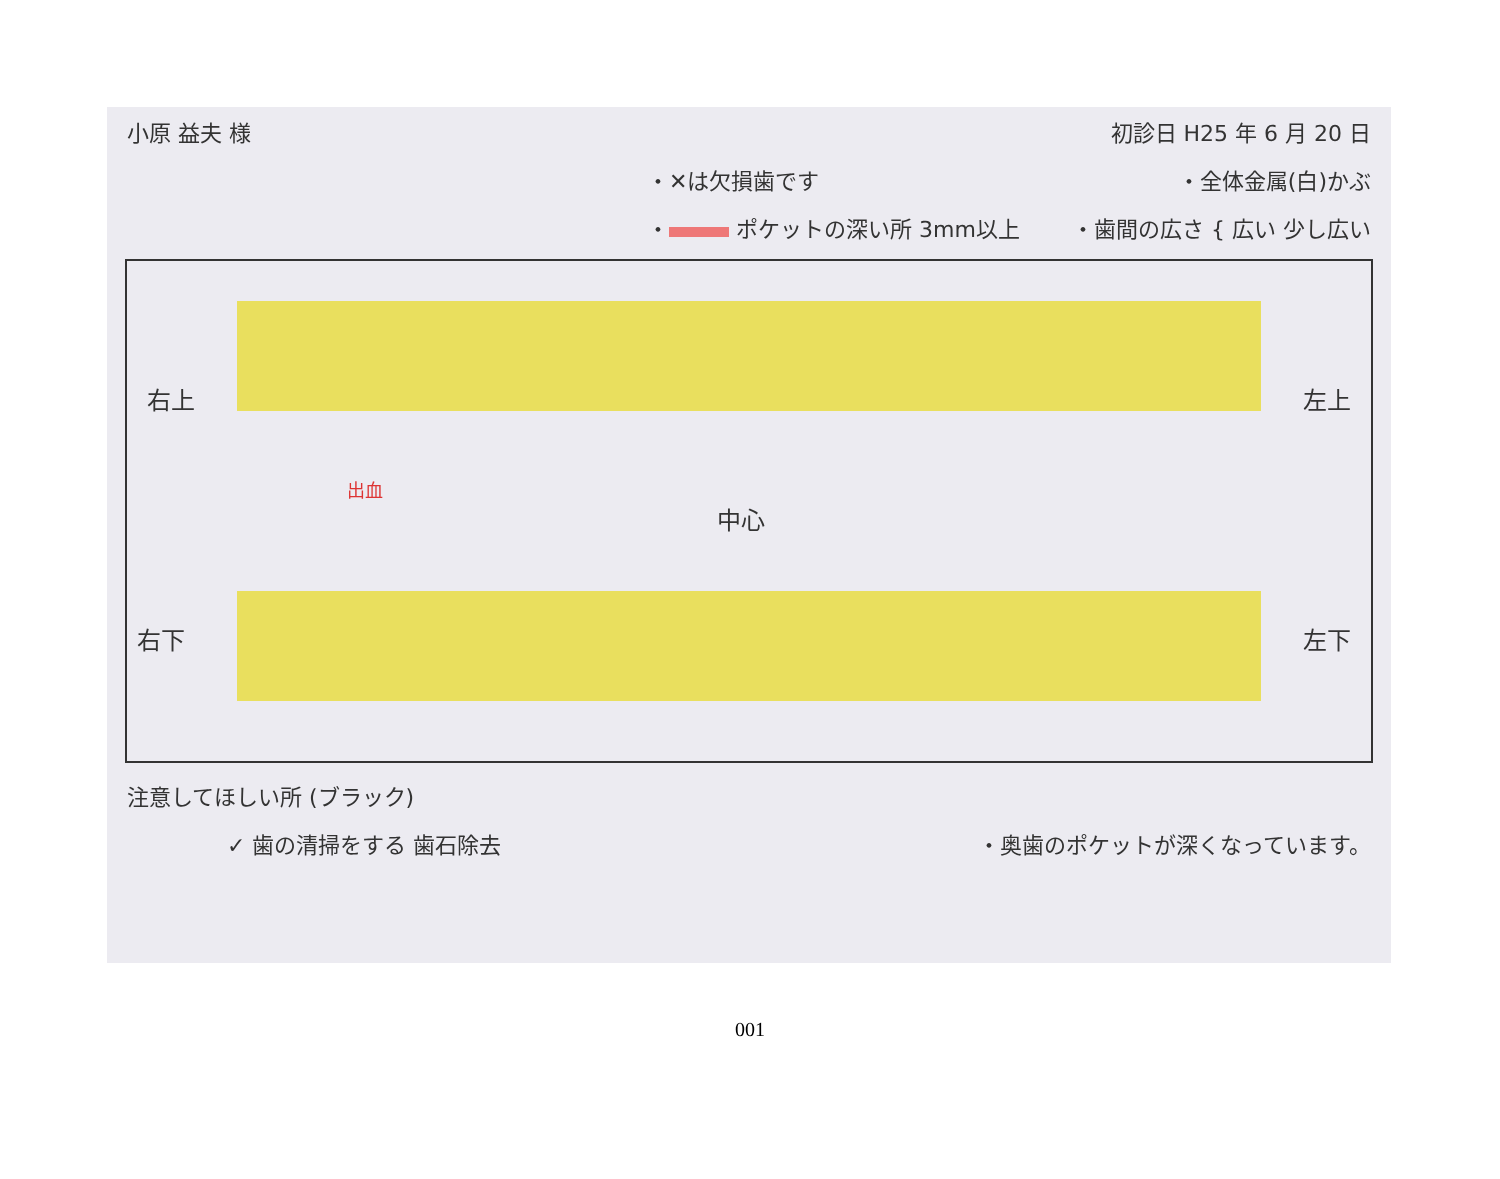小原 益夫 様 初診日 H25 年 6 月 20 日
・✕は欠損歯です ・全体金属(白)かぶ
・ ポケットの深い所 3mm以上 ・歯間の広さ { 広い 少し広い
右上 左上
中心
出血
右下 左下
注意してほしい所 (ブラック)
✓ 歯の清掃をする 歯石除去 ・奥歯のポケットが深くなっています。
001